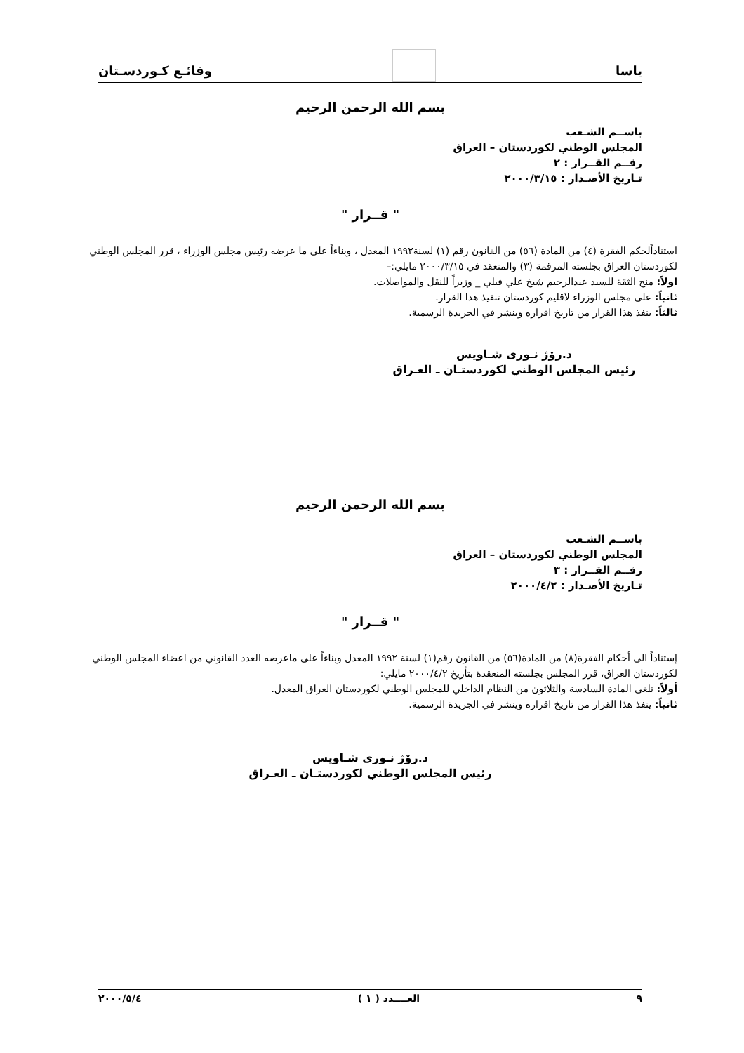ياسا
وقائـع كـوردسـتان
بسم الله الرحمن الرحيم
باســم الشـعب
المجلس الوطني لكوردستان – العراق
رقــم القــرار : ٢
تـاريخ الأصـدار : ٢٠٠٠/٣/١٥
" قــرار "
استناداًلحكم الفقرة (٤) من المادة (٥٦) من القانون رقم (١) لسنة١٩٩٢ المعدل ، وبناءاً على ما عرضه رئيس مجلس الوزراء ، قرر المجلس الوطني لكوردستان العراق بجلسته المرقمة (٣) والمنعقد في ٢٠٠٠/٣/١٥ مايلي:–
اولاً: منح الثقة للسيد عبدالرحيم شيخ علي فيلي _ وزيراً للنقل والمواصلات.
ثانياً: على مجلس الوزراء لاقليم كوردستان تنفيذ هذا القرار.
ثالثاً: ينفذ هذا القرار من تاريخ اقراره وينشر في الجريدة الرسمية.
د.رۆژ نـورى شـاويس
رئيس المجلس الوطني لكوردستـان ـ العـراق
بسم الله الرحمن الرحيم
باســم الشـعب
المجلس الوطني لكوردستان – العراق
رقــم القــرار : ٣
تـاريخ الأصـدار : ٢٠٠٠/٤/٢
" قــرار "
إستناداً الى أحكام الفقرة(٨) من المادة(٥٦) من القانون رقم(١) لسنة ١٩٩٢ المعدل وبناءاً على ماعرضه العدد القانوني من اعضاء المجلس الوطني لكوردستان العراق، قرر المجلس بجلسته المنعقدة بتأريخ ٢٠٠٠/٤/٢ مايلي:
أولاً: تلغى المادة السادسة والثلاثون من النظام الداخلي للمجلس الوطني لكوردستان العراق المعدل.
ثانياً: ينفذ هذا القرار من تاريخ اقراره وينشر في الجريدة الرسمية.
د.رۆژ نـورى شـاويس
رئيس المجلس الوطني لكوردستـان ـ العـراق
٩ العــــدد ( ١ ) ٢٠٠٠/٥/٤